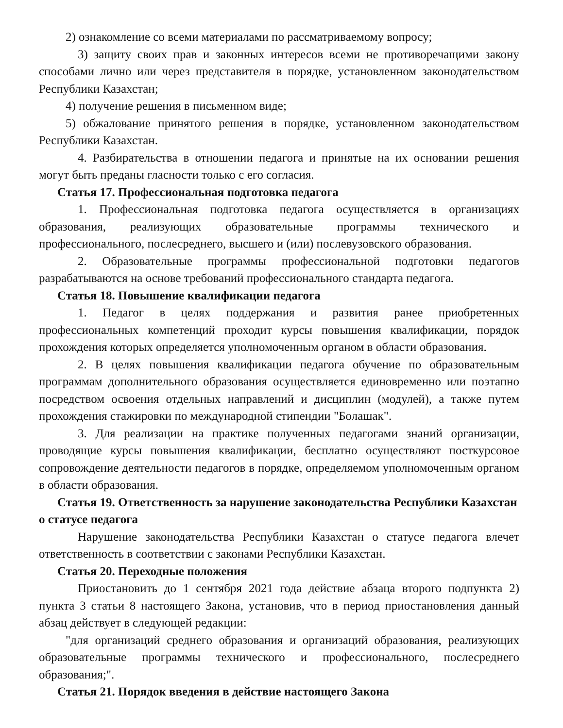2) ознакомление со всеми материалами по рассматриваемому вопросу;
3) защиту своих прав и законных интересов всеми не противоречащими закону способами лично или через представителя в порядке, установленном законодательством Республики Казахстан;
4) получение решения в письменном виде;
5) обжалование принятого решения в порядке, установленном законодательством Республики Казахстан.
4. Разбирательства в отношении педагога и принятые на их основании решения могут быть преданы гласности только с его согласия.
Статья 17. Профессиональная подготовка педагога
1. Профессиональная подготовка педагога осуществляется в организациях образования, реализующих образовательные программы технического и профессионального, послесреднего, высшего и (или) послевузовского образования.
2. Образовательные программы профессиональной подготовки педагогов разрабатываются на основе требований профессионального стандарта педагога.
Статья 18. Повышение квалификации педагога
1. Педагог в целях поддержания и развития ранее приобретенных профессиональных компетенций проходит курсы повышения квалификации, порядок прохождения которых определяется уполномоченным органом в области образования.
2. В целях повышения квалификации педагога обучение по образовательным программам дополнительного образования осуществляется единовременно или поэтапно посредством освоения отдельных направлений и дисциплин (модулей), а также путем прохождения стажировки по международной стипендии "Болашак".
3. Для реализации на практике полученных педагогами знаний организации, проводящие курсы повышения квалификации, бесплатно осуществляют посткурсовое сопровождение деятельности педагогов в порядке, определяемом уполномоченным органом в области образования.
Статья 19. Ответственность за нарушение законодательства Республики Казахстан о статусе педагога
Нарушение законодательства Республики Казахстан о статусе педагога влечет ответственность в соответствии с законами Республики Казахстан.
Статья 20. Переходные положения
Приостановить до 1 сентября 2021 года действие абзаца второго подпункта 2) пункта 3 статьи 8 настоящего Закона, установив, что в период приостановления данный абзац действует в следующей редакции:
"для организаций среднего образования и организаций образования, реализующих образовательные программы технического и профессионального, послесреднего образования;".
Статья 21. Порядок введения в действие настоящего Закона